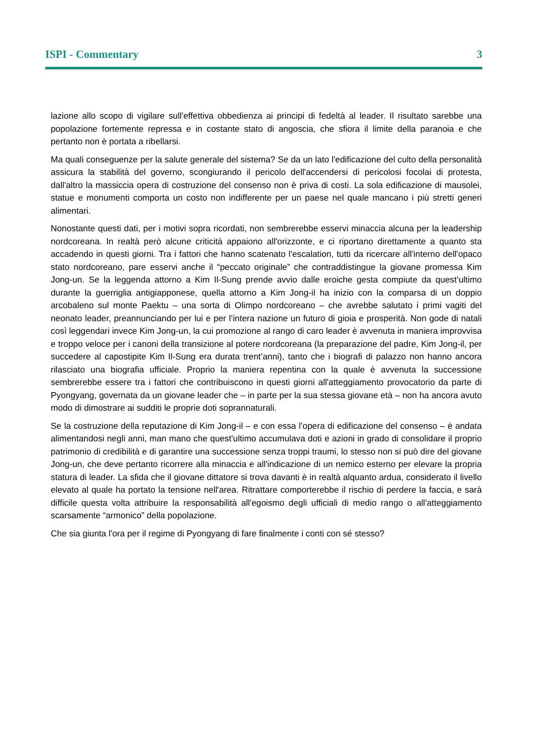ISPI - Commentary 3
lazione allo scopo di vigilare sull'effettiva obbedienza ai principi di fedeltà al leader. Il risultato sarebbe una popolazione fortemente repressa e in costante stato di angoscia, che sfiora il limite della paranoia e che pertanto non è portata a ribellarsi.
Ma quali conseguenze per la salute generale del sistema? Se da un lato l'edificazione del culto della personalità assicura la stabilità del governo, scongiurando il pericolo dell'accendersi di pericolosi focolai di protesta, dall'altro la massiccia opera di costruzione del consenso non è priva di costi. La sola edificazione di mausolei, statue e monumenti comporta un costo non indifferente per un paese nel quale mancano i più stretti generi alimentari.
Nonostante questi dati, per i motivi sopra ricordati, non sembrerebbe esservi minaccia alcuna per la leadership nordcoreana. In realtà però alcune criticità appaiono all'orizzonte, e ci riportano direttamente a quanto sta accadendo in questi giorni. Tra i fattori che hanno scatenato l'escalation, tutti da ricercare all'interno dell'opaco stato nordcoreano, pare esservi anche il “peccato originale” che contraddistingue la giovane promessa Kim Jong-un. Se la leggenda attorno a Kim Il-Sung prende avvio dalle eroiche gesta compiute da quest’ultimo durante la guerriglia antigiapponese, quella attorno a Kim Jong-il ha inizio con la comparsa di un doppio arcobaleno sul monte Paektu – una sorta di Olimpo nordcoreano – che avrebbe salutato i primi vagiti del neonato leader, preannunciando per lui e per l’intera nazione un futuro di gioia e prosperità. Non gode di natali così leggendari invece Kim Jong-un, la cui promozione al rango di caro leader è avvenuta in maniera improvvisa e troppo veloce per i canoni della transizione al potere nordcoreana (la preparazione del padre, Kim Jong-il, per succedere al capostipite Kim Il-Sung era durata trent’anni), tanto che i biografi di palazzo non hanno ancora rilasciato una biografia ufficiale. Proprio la maniera repentina con la quale è avvenuta la successione sembrerebbe essere tra i fattori che contribuiscono in questi giorni all'atteggiamento provocatorio da parte di Pyongyang, governata da un giovane leader che – in parte per la sua stessa giovane età – non ha ancora avuto modo di dimostrare ai sudditi le proprie doti soprannaturali.
Se la costruzione della reputazione di Kim Jong-il – e con essa l’opera di edificazione del consenso – è andata alimentandosi negli anni, man mano che quest'ultimo accumulava doti e azioni in grado di consolidare il proprio patrimonio di credibilità e di garantire una successione senza troppi traumi, lo stesso non si può dire del giovane Jong-un, che deve pertanto ricorrere alla minaccia e all'indicazione di un nemico esterno per elevare la propria statura di leader. La sfida che il giovane dittatore si trova davanti è in realtà alquanto ardua, considerato il livello elevato al quale ha portato la tensione nell'area. Ritrattare comporterebbe il rischio di perdere la faccia, e sarà difficile questa volta attribuire la responsabilità all'egoismo degli ufficiali di medio rango o all'atteggiamento scarsamente “armonico” della popolazione.
Che sia giunta l'ora per il regime di Pyongyang di fare finalmente i conti con sé stesso?